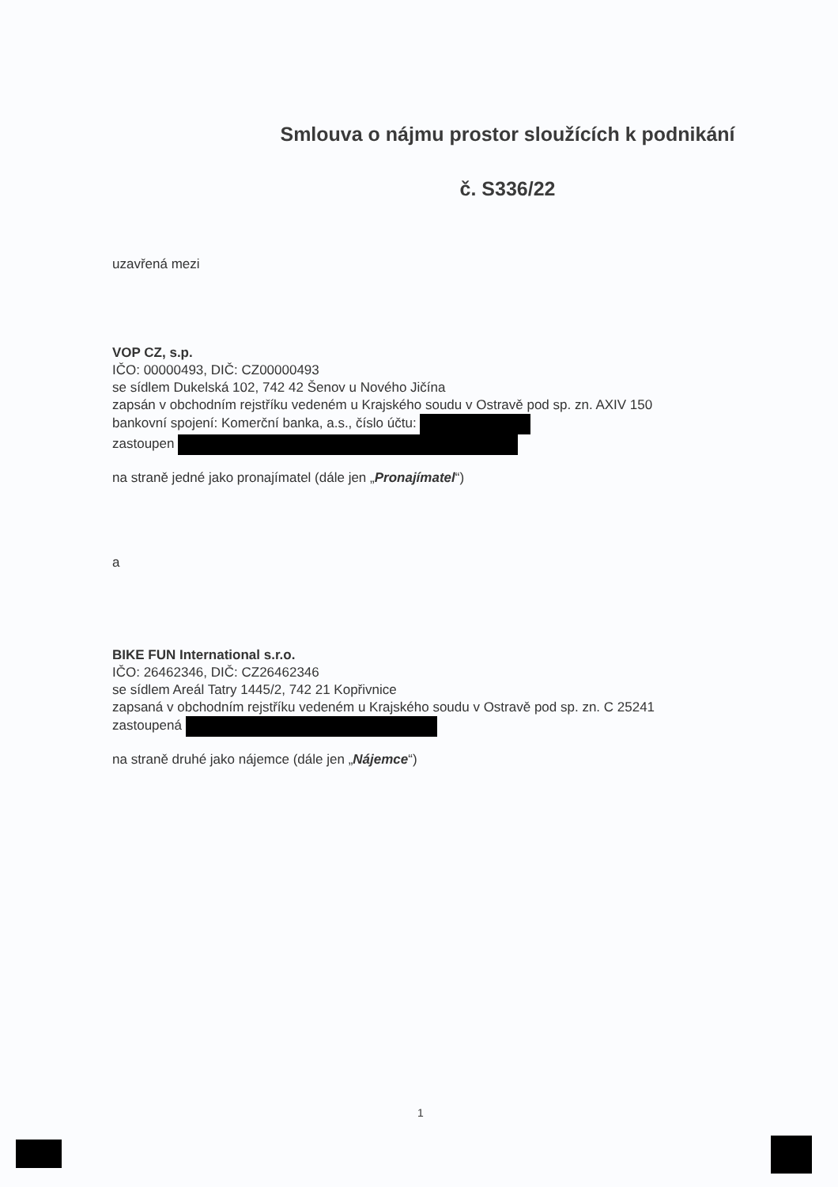Smlouva o nájmu prostor sloužících k podnikání
č. S336/22
uzavřená mezi
VOP CZ, s.p.
IČO: 00000493, DIČ: CZ00000493
se sídlem Dukelská 102, 742 42 Šenov u Nového Jičína
zapsán v obchodním rejstříku vedeném u Krajského soudu v Ostravě pod sp. zn. AXIV 150
bankovní spojení: Komerční banka, a.s., číslo účtu:
zastoupen
na straně jedné jako pronajímatel (dále jen „Pronajímatel“)
a
BIKE FUN International s.r.o.
IČO: 26462346, DIČ: CZ26462346
se sídlem Areál Tatry 1445/2, 742 21 Kopřivnice
zapsaná v obchodním rejstříku vedeném u Krajského soudu v Ostravě pod sp. zn. C 25241
zastoupená
na straně druhé jako nájemce (dále jen „Nájemce“)
1